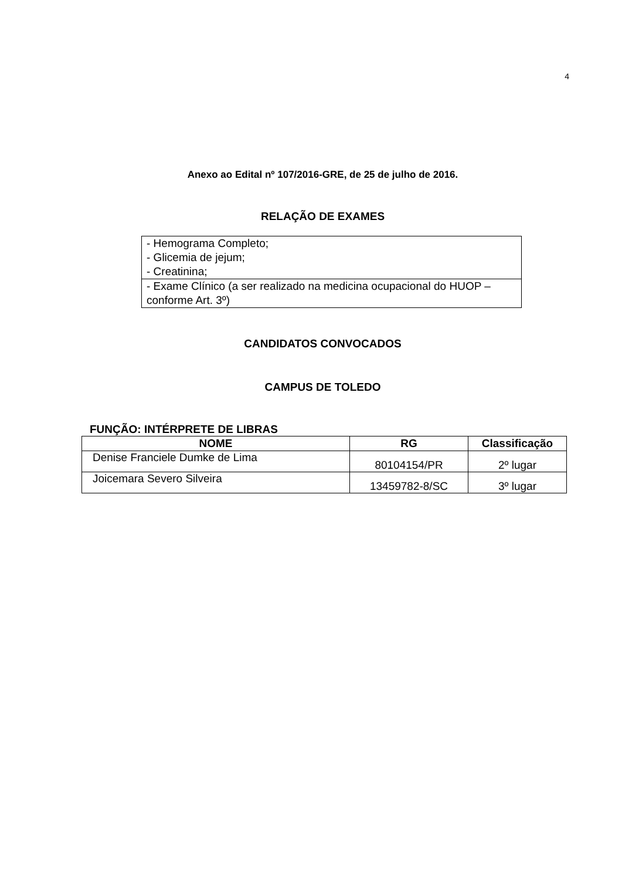4
Anexo ao Edital nº 107/2016-GRE, de 25 de julho de 2016.
RELAÇÃO DE EXAMES
| - Hemograma Completo; - Glicemia de jejum; - Creatinina; |
| - Exame Clínico (a ser realizado na medicina ocupacional do HUOP – conforme Art. 3º) |
CANDIDATOS CONVOCADOS
CAMPUS DE TOLEDO
FUNÇÃO: INTÉRPRETE DE LIBRAS
| NOME | RG | Classificação |
| --- | --- | --- |
| Denise Franciele Dumke de Lima | 80104154/PR | 2º lugar |
| Joicemara Severo Silveira | 13459782-8/SC | 3º lugar |